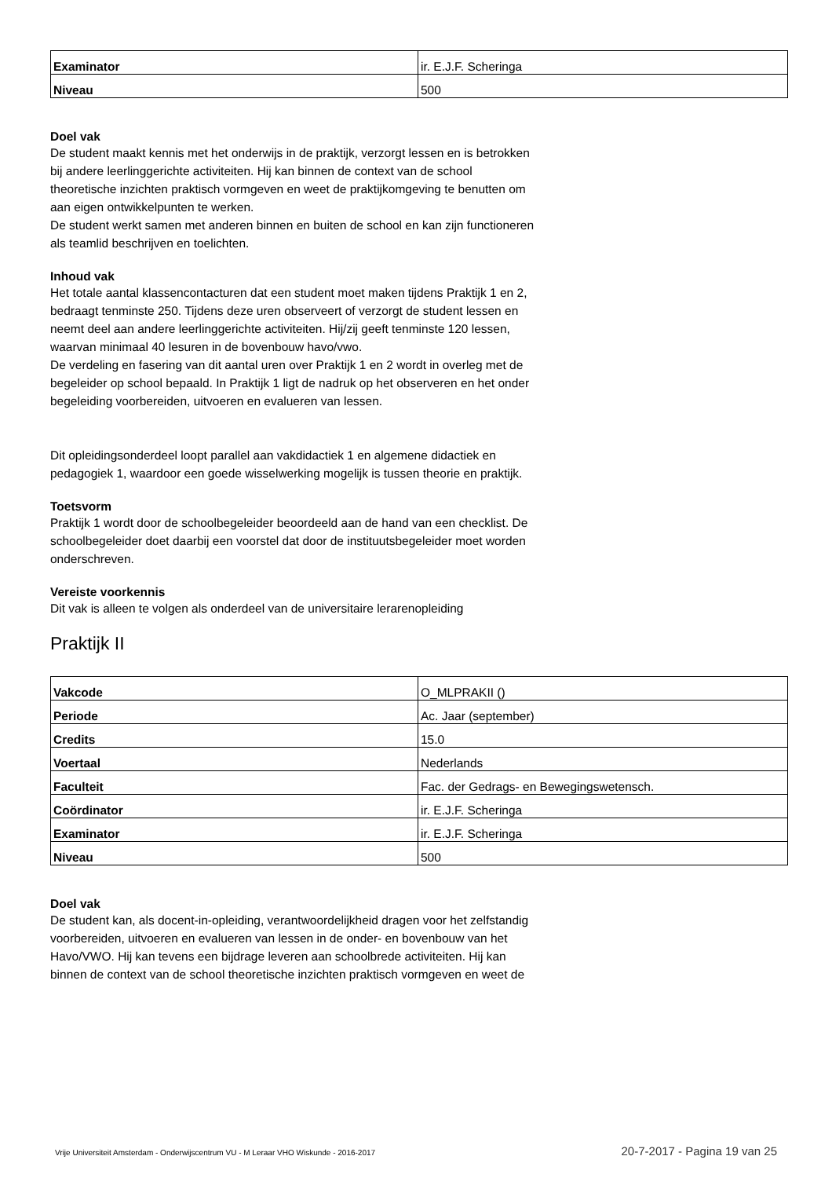| Examinator | ir. E.J.F. Scheringa |
| Niveau | 500 |
Doel vak
De student maakt kennis met het onderwijs in de praktijk, verzorgt lessen en is betrokken bij andere leerlinggerichte activiteiten. Hij kan binnen de context van de school theoretische inzichten praktisch vormgeven en weet de praktijkomgeving te benutten om aan eigen ontwikkelpunten te werken.
De student werkt samen met anderen binnen en buiten de school en kan zijn functioneren als teamlid beschrijven en toelichten.
Inhoud vak
Het totale aantal klassencontacturen dat een student moet maken tijdens Praktijk 1 en 2, bedraagt tenminste 250. Tijdens deze uren observeert of verzorgt de student lessen en neemt deel aan andere leerlinggerichte activiteiten. Hij/zij geeft tenminste 120 lessen, waarvan minimaal 40 lesuren in de bovenbouw havo/vwo.
De verdeling en fasering van dit aantal uren over Praktijk 1 en 2 wordt in overleg met de begeleider op school bepaald. In Praktijk 1 ligt de nadruk op het observeren en het onder begeleiding voorbereiden, uitvoeren en evalueren van lessen.
Dit opleidingsonderdeel loopt parallel aan vakdidactiek 1 en algemene didactiek en pedagogiek 1, waardoor een goede wisselwerking mogelijk is tussen theorie en praktijk.
Toetsvorm
Praktijk 1 wordt door de schoolbegeleider beoordeeld aan de hand van een checklist. De schoolbegeleider doet daarbij een voorstel dat door de instituutsbegeleider moet worden onderschreven.
Vereiste voorkennis
Dit vak is alleen te volgen als onderdeel van de universitaire lerarenopleiding
Praktijk II
| Vakcode | O_MLPRAKII () |
| Periode | Ac. Jaar (september) |
| Credits | 15.0 |
| Voertaal | Nederlands |
| Faculteit | Fac. der Gedrags- en Bewegingswetensch. |
| Coördinator | ir. E.J.F. Scheringa |
| Examinator | ir. E.J.F. Scheringa |
| Niveau | 500 |
Doel vak
De student kan, als docent-in-opleiding, verantwoordelijkheid dragen voor het zelfstandig voorbereiden, uitvoeren en evalueren van lessen in de onder- en bovenbouw van het Havo/VWO. Hij kan tevens een bijdrage leveren aan schoolbrede activiteiten. Hij kan binnen de context van de school theoretische inzichten praktisch vormgeven en weet de
Vrije Universiteit Amsterdam - Onderwijscentrum VU - M Leraar VHO Wiskunde - 2016-2017 20-7-2017 - Pagina 19 van 25